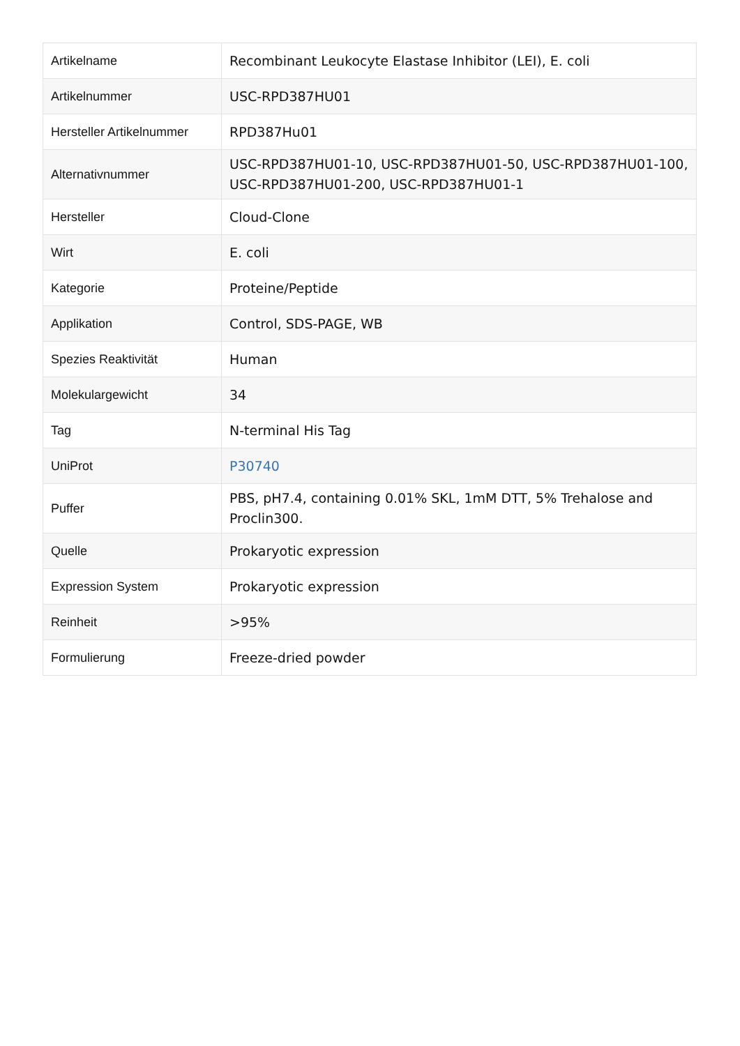| Artikelname | Recombinant Leukocyte Elastase Inhibitor (LEI), E. coli |
| Artikelnummer | USC-RPD387HU01 |
| Hersteller Artikelnummer | RPD387Hu01 |
| Alternativnummer | USC-RPD387HU01-10, USC-RPD387HU01-50, USC-RPD387HU01-100, USC-RPD387HU01-200, USC-RPD387HU01-1 |
| Hersteller | Cloud-Clone |
| Wirt | E. coli |
| Kategorie | Proteine/Peptide |
| Applikation | Control, SDS-PAGE, WB |
| Spezies Reaktivität | Human |
| Molekulargewicht | 34 |
| Tag | N-terminal His Tag |
| UniProt | P30740 |
| Puffer | PBS, pH7.4, containing 0.01% SKL, 1mM DTT, 5% Trehalose and Proclin300. |
| Quelle | Prokaryotic expression |
| Expression System | Prokaryotic expression |
| Reinheit | >95% |
| Formulierung | Freeze-dried powder |